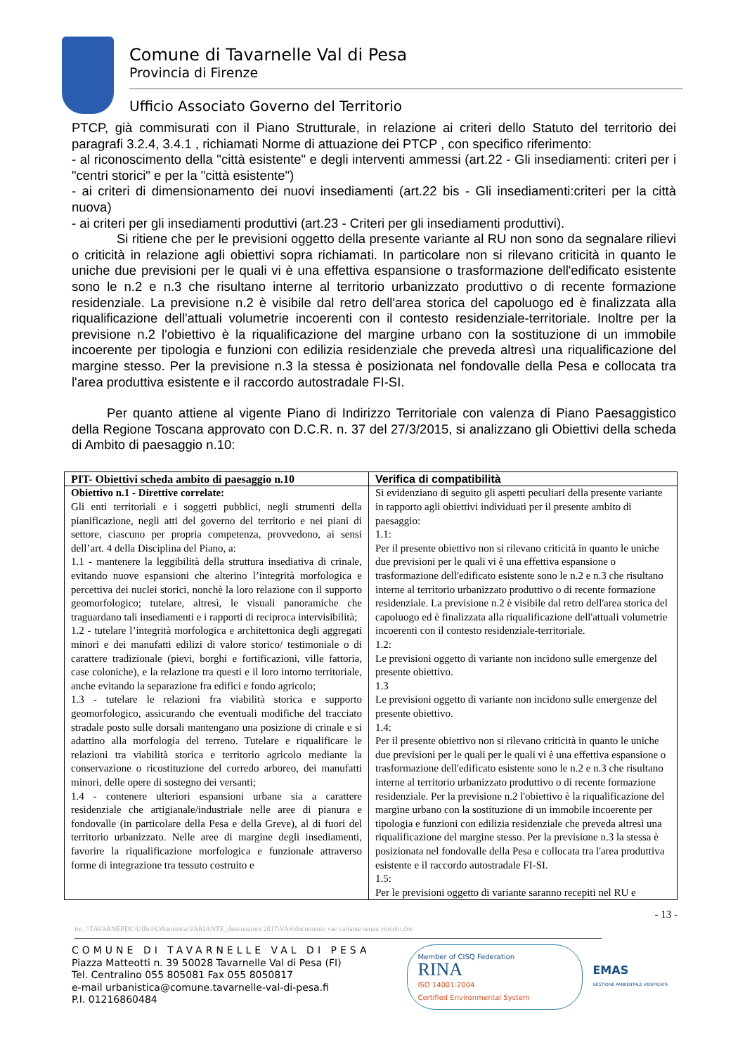Comune di Tavarnelle Val di Pesa
Provincia di Firenze
Ufficio Associato Governo del Territorio
PTCP, già commisurati con il Piano Strutturale, in relazione ai criteri dello Statuto del territorio dei paragrafi 3.2.4, 3.4.1 , richiamati Norme di attuazione dei PTCP , con specifico riferimento:
- al riconoscimento della "città esistente" e degli interventi ammessi (art.22 - Gli insediamenti: criteri per i "centri storici" e per la "città esistente")
- ai criteri di dimensionamento dei nuovi insediamenti (art.22 bis - Gli insediamenti:criteri per la città nuova)
- ai criteri per gli insediamenti produttivi (art.23 - Criteri per gli insediamenti produttivi).
Si ritiene che per le previsioni oggetto della presente variante al RU non sono da segnalare rilievi o criticità in relazione agli obiettivi sopra richiamati. In particolare non si rilevano criticità in quanto le uniche due previsioni per le quali vi è una effettiva espansione o trasformazione dell'edificato esistente sono le n.2 e n.3 che risultano interne al territorio urbanizzato produttivo o di recente formazione residenziale. La previsione n.2 è visibile dal retro dell'area storica del capoluogo ed è finalizzata alla riqualificazione dell'attuali volumetrie incoerenti con il contesto residenziale-territoriale. Inoltre per la previsione n.2 l'obiettivo è la riqualificazione del margine urbano con la sostituzione di un immobile incoerente per tipologia e funzioni con edilizia residenziale che preveda altresì una riqualificazione del margine stesso. Per la previsione n.3 la stessa è posizionata nel fondovalle della Pesa e collocata tra l'area produttiva esistente e il raccordo autostradale FI-SI.
Per quanto attiene al vigente Piano di Indirizzo Territoriale con valenza di Piano Paesaggistico della Regione Toscana approvato con D.C.R. n. 37 del 27/3/2015, si analizzano gli Obiettivi della scheda di Ambito di paesaggio n.10:
| PIT- Obiettivi scheda ambito di paesaggio n.10 | Verifica di compatibilità |
| --- | --- |
| Obiettivo n.1 - Direttive correlate: Gli enti territoriali e i soggetti pubblici, negli strumenti della pianificazione, negli atti del governo del territorio e nei piani di settore, ciascuno per propria competenza, provvedono, ai sensi dell’art. 4 della Disciplina del Piano, a: 1.1 - mantenere la leggibilità della struttura insediativa di crinale, evitando nuove espansioni che alterino l’integrità morfologica e percettiva dei nuclei storici, nonchè la loro relazione con il supporto geomorfologico; tutelare, altresì, le visuali panoramiche che traguardano tali insediamenti e i rapporti di reciproca intervisibilità; 1.2 - tutelare l’integrità morfologica e architettonica degli aggregati minori e dei manufatti edilizi di valore storico/ testimoniale o di carattere tradizionale (pievi, borghi e fortificazioni, ville fattoria, case coloniche), e la relazione tra questi e il loro intorno territoriale, anche evitando la separazione fra edifici e fondo agricolo; 1.3 - tutelare le relazioni fra viabilità storica e supporto geomorfologico, assicurando che eventuali modifiche del tracciato stradale posto sulle dorsali mantengano una posizione di crinale e si adattino alla morfologia del terreno. Tutelare e riqualificare le relazioni tra viabilità storica e territorio agricolo mediante la conservazione o ricostituzione del corredo arboreo, dei manufatti minori, delle opere di sostegno dei versanti; 1.4 - contenere ulteriori espansioni urbane sia a carattere residenziale che artigianale/industriale nelle aree di pianura e fondovalle (in particolare della Pesa e della Greve), al di fuori del territorio urbanizzato. Nelle aree di margine degli insediamenti, favorire la riqualificazione morfologica e funzionale attraverso forme di integrazione tra tessuto costruito e | Si evidenziano di seguito gli aspetti peculiari della presente variante in rapporto agli obiettivi individuati per il presente ambito di paesaggio: 1.1: Per il presente obiettivo non si rilevano criticità in quanto le uniche due previsioni per le quali vi è una effettiva espansione o trasformazione dell'edificato esistente sono le n.2 e n.3 che risultano interne al territorio urbanizzato produttivo o di recente formazione residenziale. La previsione n.2 è visibile dal retro dell'area storica del capoluogo ed è finalizzata alla riqualificazione dell'attuali volumetrie incoerenti con il contesto residenziale-territoriale. 1.2: Le previsioni oggetto di variante non incidono sulle emergenze del presente obiettivo. 1.3 Le previsioni oggetto di variante non incidono sulle emergenze del presente obiettivo. 1.4: Per il presente obiettivo non si rilevano criticità in quanto le uniche due previsioni per le quali per le quali vi è una effettiva espansione o trasformazione dell'edificato esistente sono le n.2 e n.3 che risultano interne al territorio urbanizzato produttivo o di recente formazione residenziale. Per la previsione n.2 l'obiettivo è la riqualificazione del margine urbano con la sostituzione di un immobile incoerente per tipologia e funzioni con edilizia residenziale che preveda altresì una riqualificazione del margine stesso. Per la previsione n.3 la stessa è posizionata nel fondovalle della Pesa e collocata tra l'area produttiva esistente e il raccordo autostradale FI-SI. 1.5: Per le previsioni oggetto di variante saranno recepiti nel RU e |
- 13 -
ire_\\TAVARNEPDC\Uffici\Urbanistica\VARIANTE_destinazioni 2017\VAS\documento vas variante senza vincolo.doc
COMUNE DI TAVARNELLE VAL DI PESA
Piazza Matteotti n. 39 50028 Tavarnelle Val di Pesa (FI)
Tel. Centralino 055 805081 Fax 055 8050817
e-mail urbanistica@comune.tavarnelle-val-di-pesa.fi
P.I. 01216860484
Member of CISQ Federation
RINA
ISO 14001:2004
Certified Environmental System
EMAS
GESTIONE AMBIENTALE VERIFICATA